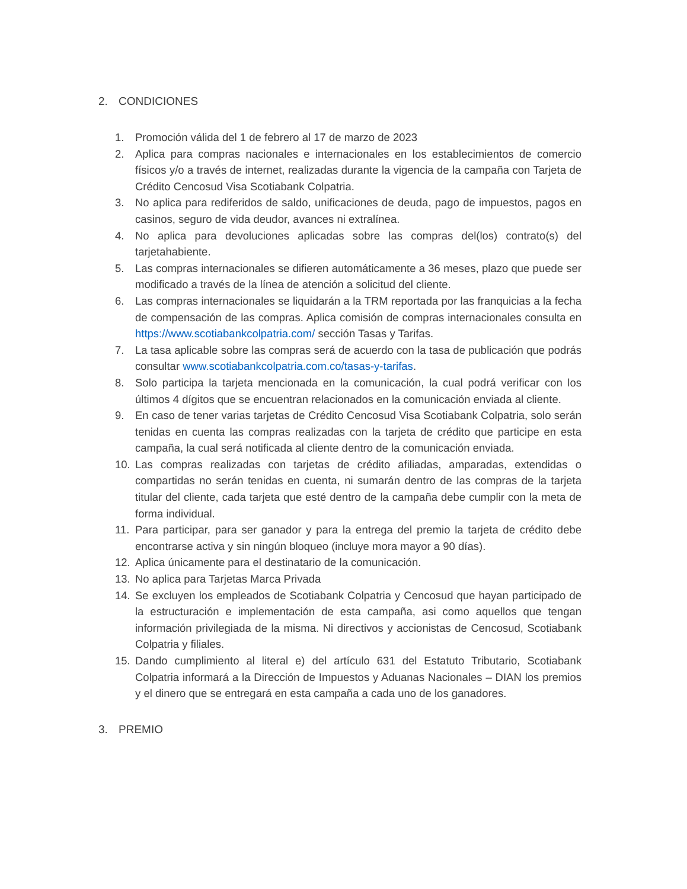2. CONDICIONES
1. Promoción válida del 1 de febrero al 17 de marzo de 2023
2. Aplica para compras nacionales e internacionales en los establecimientos de comercio físicos y/o a través de internet, realizadas durante la vigencia de la campaña con Tarjeta de Crédito Cencosud Visa Scotiabank Colpatria.
3. No aplica para rediferidos de saldo, unificaciones de deuda, pago de impuestos, pagos en casinos, seguro de vida deudor, avances ni extralínea.
4. No aplica para devoluciones aplicadas sobre las compras del(los) contrato(s) del tarjetahabiente.
5. Las compras internacionales se difieren automáticamente a 36 meses, plazo que puede ser modificado a través de la línea de atención a solicitud del cliente.
6. Las compras internacionales se liquidarán a la TRM reportada por las franquicias a la fecha de compensación de las compras. Aplica comisión de compras internacionales consulta en https://www.scotiabankcolpatria.com/ sección Tasas y Tarifas.
7. La tasa aplicable sobre las compras será de acuerdo con la tasa de publicación que podrás consultar www.scotiabankcolpatria.com.co/tasas-y-tarifas.
8. Solo participa la tarjeta mencionada en la comunicación, la cual podrá verificar con los últimos 4 dígitos que se encuentran relacionados en la comunicación enviada al cliente.
9. En caso de tener varias tarjetas de Crédito Cencosud Visa Scotiabank Colpatria, solo serán tenidas en cuenta las compras realizadas con la tarjeta de crédito que participe en esta campaña, la cual será notificada al cliente dentro de la comunicación enviada.
10. Las compras realizadas con tarjetas de crédito afiliadas, amparadas, extendidas o compartidas no serán tenidas en cuenta, ni sumarán dentro de las compras de la tarjeta titular del cliente, cada tarjeta que esté dentro de la campaña debe cumplir con la meta de forma individual.
11. Para participar, para ser ganador y para la entrega del premio la tarjeta de crédito debe encontrarse activa y sin ningún bloqueo (incluye mora mayor a 90 días).
12. Aplica únicamente para el destinatario de la comunicación.
13. No aplica para Tarjetas Marca Privada
14. Se excluyen los empleados de Scotiabank Colpatria y Cencosud que hayan participado de la estructuración e implementación de esta campaña, asi como aquellos que tengan información privilegiada de la misma. Ni directivos y accionistas de Cencosud, Scotiabank Colpatria y filiales.
15. Dando cumplimiento al literal e) del artículo 631 del Estatuto Tributario, Scotiabank Colpatria informará a la Dirección de Impuestos y Aduanas Nacionales – DIAN los premios y el dinero que se entregará en esta campaña a cada uno de los ganadores.
3. PREMIO